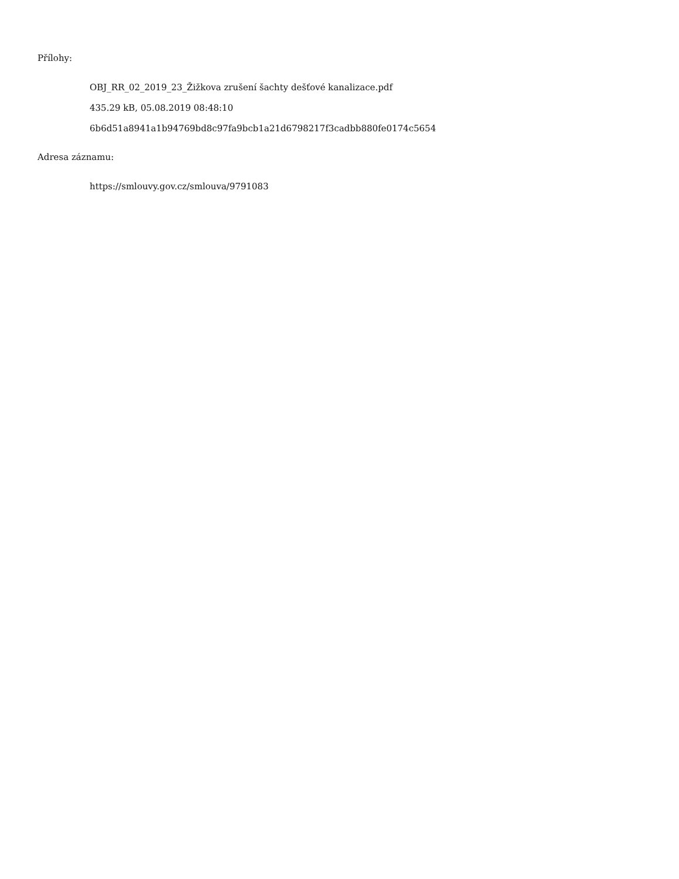Přílohy:
OBJ_RR_02_2019_23_Žižkova zrušení šachty dešťové kanalizace.pdf
435.29 kB, 05.08.2019 08:48:10
6b6d51a8941a1b94769bd8c97fa9bcb1a21d6798217f3cadbb880fe0174c5654
Adresa záznamu:
https://smlouvy.gov.cz/smlouva/9791083